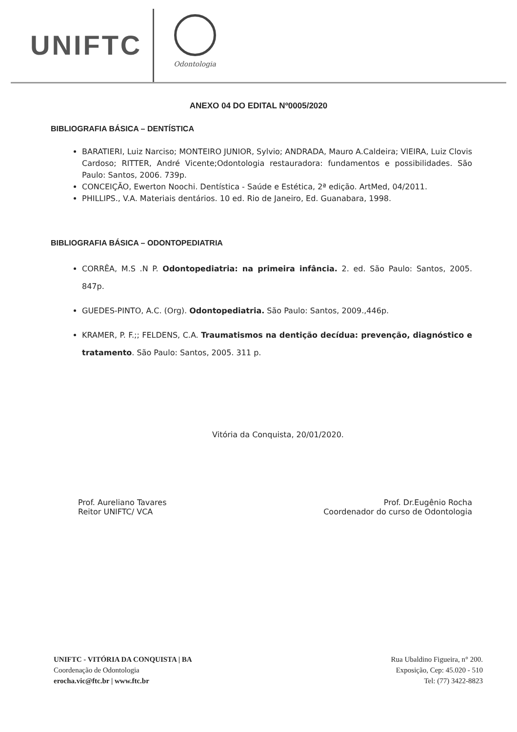UNIFTC
Odontologia
ANEXO 04 DO EDITAL Nº0005/2020
BIBLIOGRAFIA BÁSICA – DENTÍSTICA
BARATIERI, Luiz Narciso; MONTEIRO JUNIOR, Sylvio; ANDRADA, Mauro A.Caldeira; VIEIRA, Luiz Clovis Cardoso; RITTER, André Vicente;Odontologia restauradora: fundamentos e possibilidades. São Paulo: Santos, 2006. 739p.
CONCEIÇÃO, Ewerton Noochi. Dentística - Saúde e Estética, 2ª edição. ArtMed, 04/2011.
PHILLIPS., V.A. Materiais dentários. 10 ed. Rio de Janeiro, Ed. Guanabara, 1998.
BIBLIOGRAFIA BÁSICA – ODONTOPEDIATRIA
CORRÊA, M.S .N P. Odontopediatria: na primeira infância. 2. ed. São Paulo: Santos, 2005. 847p.
GUEDES-PINTO, A.C. (Org). Odontopediatria. São Paulo: Santos, 2009.,446p.
KRAMER, P. F.;; FELDENS, C.A. Traumatismos na dentição decídua: prevenção, diagnóstico e tratamento. São Paulo: Santos, 2005. 311 p.
Vitória da Conquista, 20/01/2020.
Prof. Aureliano Tavares
Reitor UNIFTC/ VCA
Prof. Dr.Eugênio Rocha
Coordenador do curso de Odontologia
UNIFTC - VITÓRIA DA CONQUISTA | BA
Coordenação de Odontologia
erocha.vic@ftc.br | www.ftc.br
Rua Ubaldino Figueira, n° 200.
Exposição, Cep: 45.020 - 510
Tel: (77) 3422-8823